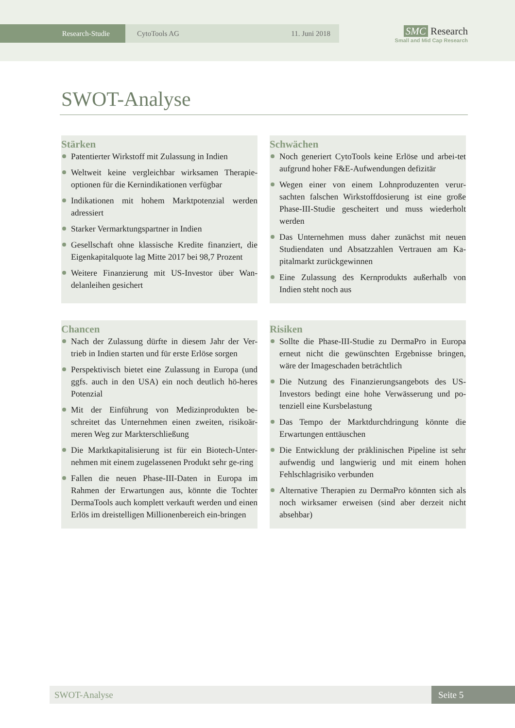Research-Studie CytoTools AG 11. Juni 2018
SMC Research
Small and Mid Cap Research
SWOT-Analyse
Stärken
Patentierter Wirkstoff mit Zulassung in Indien
Weltweit keine vergleichbar wirksamen Therapie-optionen für die Kernindikationen verfügbar
Indikationen mit hohem Marktpotenzial werden adressiert
Starker Vermarktungspartner in Indien
Gesellschaft ohne klassische Kredite finanziert, die Eigenkapitalquote lag Mitte 2017 bei 98,7 Prozent
Weitere Finanzierung mit US-Investor über Wan-delanleihen gesichert
Schwächen
Noch generiert CytoTools keine Erlöse und arbei-tet aufgrund hoher F&E-Aufwendungen defizitär
Wegen einer von einem Lohnproduzenten verur-sachten falschen Wirkstoffdosierung ist eine große Phase-III-Studie gescheitert und muss wiederholt werden
Das Unternehmen muss daher zunächst mit neuen Studiendaten und Absatzzahlen Vertrauen am Ka-pitalmarkt zurückgewinnen
Eine Zulassung des Kernprodukts außerhalb von Indien steht noch aus
Chancen
Nach der Zulassung dürfte in diesem Jahr der Ver-trieb in Indien starten und für erste Erlöse sorgen
Perspektivisch bietet eine Zulassung in Europa (und ggfs. auch in den USA) ein noch deutlich hö-heres Potenzial
Mit der Einführung von Medizinprodukten be-schreitet das Unternehmen einen zweiten, risikoär-meren Weg zur Markterschließung
Die Marktkapitalisierung ist für ein Biotech-Unter-nehmen mit einem zugelassenen Produkt sehr ge-ring
Fallen die neuen Phase-III-Daten in Europa im Rahmen der Erwartungen aus, könnte die Tochter DermaTools auch komplett verkauft werden und einen Erlös im dreistelligen Millionenbereich ein-bringen
Risiken
Sollte die Phase-III-Studie zu DermaPro in Europa erneut nicht die gewünschten Ergebnisse bringen, wäre der Imageschaden beträchtlich
Die Nutzung des Finanzierungsangebots des US-Investors bedingt eine hohe Verwässerung und po-tenziell eine Kursbelastung
Das Tempo der Marktdurchdringung könnte die Erwartungen enttäuschen
Die Entwicklung der präklinischen Pipeline ist sehr aufwendig und langwierig und mit einem hohen Fehlschlagrisiko verbunden
Alternative Therapien zu DermaPro könnten sich als noch wirksamer erweisen (sind aber derzeit nicht absehbar)
SWOT-Analyse Seite 5